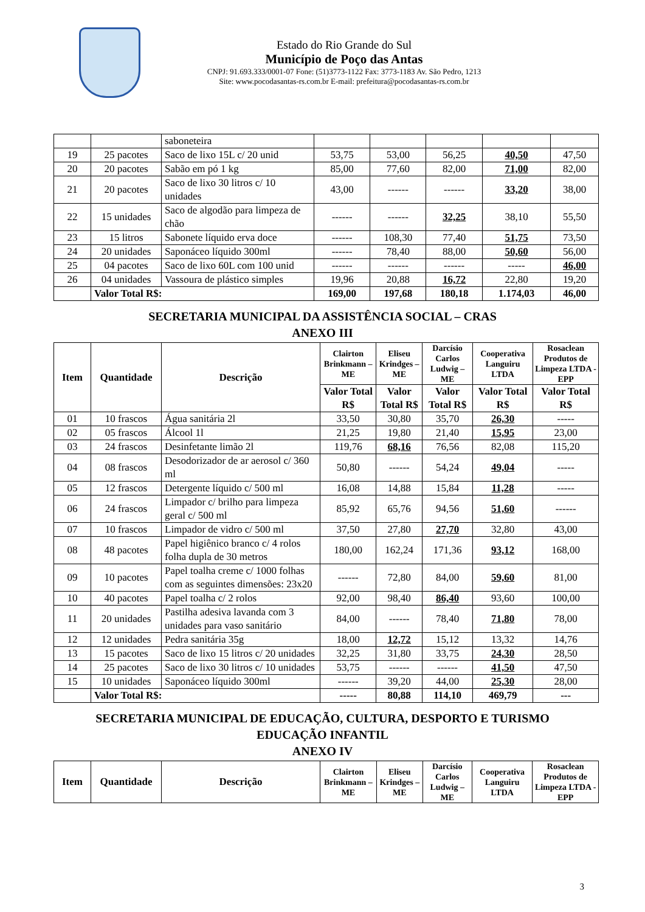Estado do Rio Grande do Sul
Município de Poço das Antas
CNPJ: 91.693.333/0001-07 Fone: (51)3773-1122 Fax: 3773-1183 Av. São Pedro, 1213
Site: www.pocodasantas-rs.com.br E-mail: prefeitura@pocodasantas-rs.com.br
| | | saboneteira | | | | | |
| 19 | 25 pacotes | Saco de lixo 15L c/ 20 unid | 53,75 | 53,00 | 56,25 | 40,50 | 47,50 |
| 20 | 20 pacotes | Sabão em pó 1 kg | 85,00 | 77,60 | 82,00 | 71,00 | 82,00 |
| 21 | 20 pacotes | Saco de lixo 30 litros c/ 10 unidades | 43,00 | ------ | ------ | 33,20 | 38,00 |
| 22 | 15 unidades | Saco de algodão para limpeza de chão | ------ | ------ | 32,25 | 38,10 | 55,50 |
| 23 | 15 litros | Sabonete líquido erva doce | ------ | 108,30 | 77,40 | 51,75 | 73,50 |
| 24 | 20 unidades | Saponáceo líquido 300ml | ------ | 78,40 | 88,00 | 50,60 | 56,00 |
| 25 | 04 pacotes | Saco de lixo 60L com 100 unid | ------ | ------ | ------ | ----- | 46,00 |
| 26 | 04 unidades | Vassoura de plástico simples | 19,96 | 20,88 | 16,72 | 22,80 | 19,20 |
| | Valor Total R$: | | 169,00 | 197,68 | 180,18 | 1.174,03 | 46,00 |
SECRETARIA MUNICIPAL DA ASSISTÊNCIA SOCIAL – CRAS
ANEXO III
| Item | Quantidade | Descrição | Clairton Brinkmann – ME | Eliseu Krindges – ME | Darcísio Carlos Ludwig – ME | Cooperativa Languiru LTDA | Rosaclean Produtos de Limpeza LTDA - EPP |
| --- | --- | --- | --- | --- | --- | --- | --- |
| | | | Valor Total R$ | Valor Total R$ | Valor Total R$ | Valor Total R$ | Valor Total R$ |
| 01 | 10 frascos | Água sanitária 2l | 33,50 | 30,80 | 35,70 | 26,30 | ----- |
| 02 | 05 frascos | Álcool 1l | 21,25 | 19,80 | 21,40 | 15,95 | 23,00 |
| 03 | 24 frascos | Desinfetante limão 2l | 119,76 | 68,16 | 76,56 | 82,08 | 115,20 |
| 04 | 08 frascos | Desodorizador de ar aerosol c/ 360 ml | 50,80 | ------ | 54,24 | 49,04 | ----- |
| 05 | 12 frascos | Detergente líquido c/ 500 ml | 16,08 | 14,88 | 15,84 | 11,28 | ----- |
| 06 | 24 frascos | Limpador c/ brilho para limpeza geral c/ 500 ml | 85,92 | 65,76 | 94,56 | 51,60 | ------ |
| 07 | 10 frascos | Limpador de vidro c/ 500 ml | 37,50 | 27,80 | 27,70 | 32,80 | 43,00 |
| 08 | 48 pacotes | Papel higiênico branco c/ 4 rolos folha dupla de 30 metros | 180,00 | 162,24 | 171,36 | 93,12 | 168,00 |
| 09 | 10 pacotes | Papel toalha creme c/ 1000 folhas com as seguintes dimensões: 23x20 | ------ | 72,80 | 84,00 | 59,60 | 81,00 |
| 10 | 40 pacotes | Papel toalha c/ 2 rolos | 92,00 | 98,40 | 86,40 | 93,60 | 100,00 |
| 11 | 20 unidades | Pastilha adesiva lavanda com 3 unidades para vaso sanitário | 84,00 | ------ | 78,40 | 71,80 | 78,00 |
| 12 | 12 unidades | Pedra sanitária 35g | 18,00 | 12,72 | 15,12 | 13,32 | 14,76 |
| 13 | 15 pacotes | Saco de lixo 15 litros c/ 20 unidades | 32,25 | 31,80 | 33,75 | 24,30 | 28,50 |
| 14 | 25 pacotes | Saco de lixo 30 litros c/ 10 unidades | 53,75 | ------ | ------ | 41,50 | 47,50 |
| 15 | 10 unidades | Saponáceo líquido 300ml | ------ | 39,20 | 44,00 | 25,30 | 28,00 |
| | Valor Total R$: | | ----- | 80,88 | 114,10 | 469,79 | --- |
SECRETARIA MUNICIPAL DE EDUCAÇÃO, CULTURA, DESPORTO E TURISMO
EDUCAÇÃO INFANTIL
ANEXO IV
| Item | Quantidade | Descrição | Clairton Brinkmann – ME | Eliseu Krindges – ME | Darcísio Carlos Ludwig – ME | Cooperativa Languiru LTDA | Rosaclean Produtos de Limpeza LTDA - EPP |
| --- | --- | --- | --- | --- | --- | --- | --- |
3